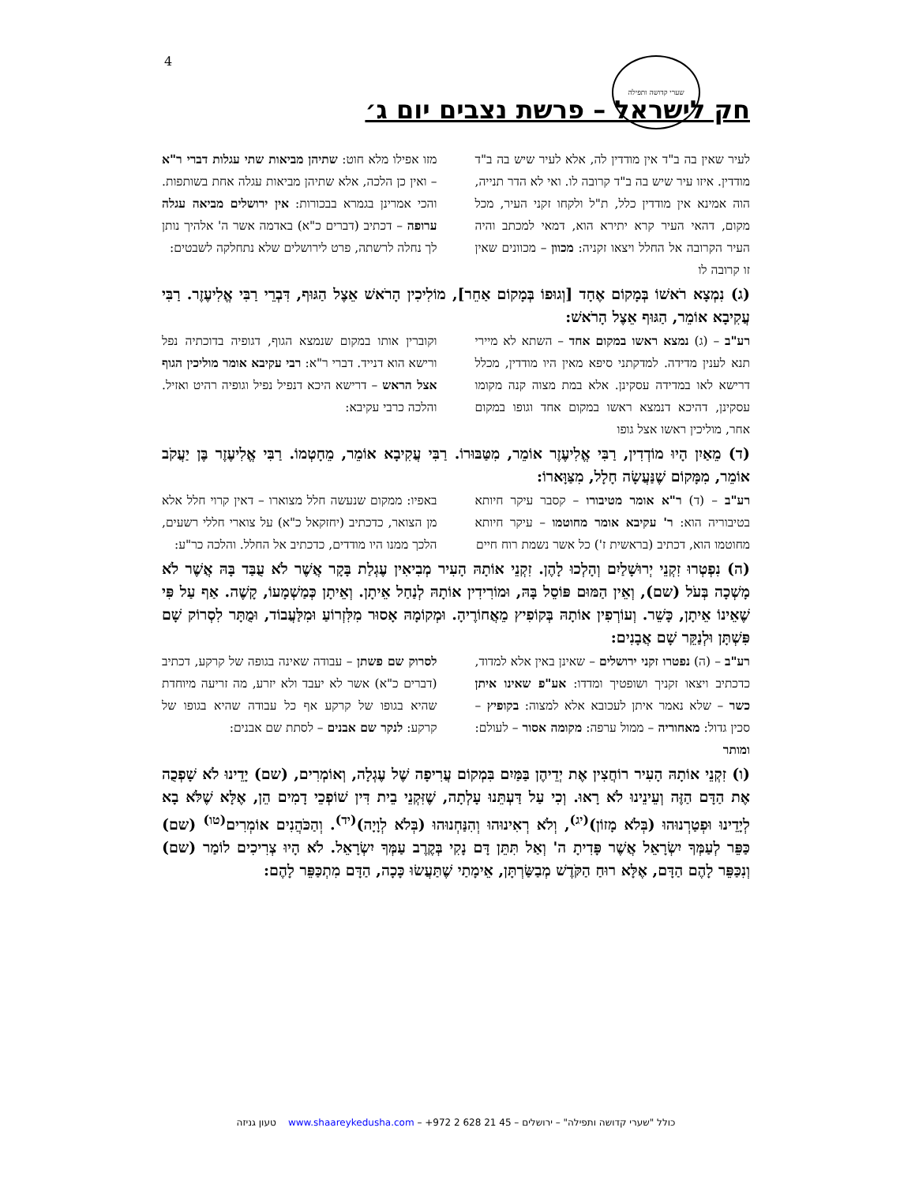4 שערי קדושה ותפילה
חק לישראל – פרשת נצבים יום ג׳
לעיר שאין בה ב"ד אין מודדין לה, אלא לעיר שיש בה ב"ד מודדין. איזו עיר שיש בה ב"ד קרובה לו. ואי לא הדר תנייה, הוה אמינא אין מודדין כלל, ת"ל ולקחו זקני העיר, מכל מקום, דהאי העיר קרא יתירא הוא, דמאי למכתב והיה העיר הקרובה אל החלל ויצאו זקניה: מכוון – מכוונים שאין זו קרובה לו
מזו אפילו מלא חוט: שתיהן מביאות שתי עגלות דברי ר"א – ואין כן הלכה, אלא שתיהן מביאות עגלה אחת בשותפות. והכי אמרינן בגמרא בבכורות: אין ירושלים מביאה עגלה ערופה – דכתיב (דברים כ"א) באדמה אשר ה' אלהיך נותן לך נחלה לרשתה, פרט לירושלים שלא נתחלקה לשבטים:
(ג) נִמְצָא רֹאשׁוֹ בְּמָקוֹם אֶחָד [וְגוּפוֹ בְּמָקוֹם אַחֵר], מוֹלִיכִין הָרֹאשׁ אֵצֶל הַגּוּף, דִּבְרֵי רַבִּי אֱלִיעֶזֶר. רַבִּי עֲקִיבָא אוֹמֵר, הַגּוּף אֵצֶל הָרֹאשׁ:
רע"ב – (ג) נמצא ראשו במקום אחד – השתא לא מיירי תנא לענין מדידה. למדקתני סיפא מאין היו מודדין, מכלל דרישא לאו במדידה עסקינן. אלא במת מצוה קנה מקומו עסקינן, דהיכא דנמצא ראשו במקום אחד וגופו במקום אחר, מוליכין ראשו אצל גופו
וקוברין אותו במקום שנמצא הגוף, דגופיה בדוכתיה נפל ורישא הוא דנייד. דברי ר"א: רבי עקיבא אומר מוליכין הגוף אצל הראש – דרישא היכא דנפיל נפיל וגופיה רהיט ואזיל. והלכה כרבי עקיבא:
(ד) מֵאַיִן הָיוּ מוֹדְדִין, רַבִּי אֱלִיעֶזֶר אוֹמֵר, מִטַּבּוּרוֹ. רַבִּי עֲקִיבָא אוֹמֵר, מֵחָטְמוֹ. רַבִּי אֱלִיעֶזֶר בֶּן יַעֲקֹב אוֹמֵר, מִמָּקוֹם שֶׁנַּעֲשָׂה חָלָל, מִצַּוָּארוֹ:
רע"ב – (ד) ר"א אומר מטיבורו – קסבר עיקר חיותא בטיבוריה הוא: ר' עקיבא אומר מחוטמו – עיקר חיותא מחוטמו הוא, דכתיב (בראשית ז') כל אשר נשמת רוח חיים
באפיו: ממקום שנעשה חלל מצוארו – דאין קרוי חלל אלא מן הצואר, כדכתיב (יחזקאל כ"א) על צוארי חללי רשעים, הלכך ממנו היו מודדים, כדכתיב אל החלל. והלכה כר"ע:
(ה) נִפְטְרוּ זִקְנֵי יְרוּשָׁלַיִם וְהָלְכוּ לָהֶן. זִקְנֵי אוֹתָהּ הָעִיר מְבִיאִין עֶגְלַת בָּקָר אֲשֶׁר לֹא עֻבַּד בָּהּ אֲשֶׁר לֹא מָשְׁכָה בְּעֹל (שם), וְאֵין הַמּוּם פּוֹסֵל בָּהּ, וּמוֹרִידִין אוֹתָהּ לְנַחַל אֵיתָן. וְאֵיתָן כְּמַשְׁמָעוֹ, קָשֶׁה. אַף עַל פִּי שֶׁאֵינוֹ אֵיתָן, כָּשֵׁר. וְעוֹרְפִין אוֹתָהּ בְּקוֹפִיץ מֵאֲחוֹרֶיהָ. וּמְקוֹמָהּ אָסוּר מִלִּזְרוֹעַ וּמִלַּעֲבוֹד, וּמֻתָּר לִסְרוֹק שָׁם פִּשְׁתָּן וּלְנַקֵּר שָׁם אֲבָנִים:
רע"ב – (ה) נפטרו זקני ירושלים – שאינן באין אלא למדוד, כדכתיב ויצאו זקניך ושופטיך ומדדו: אע"פ שאינו איתן כשר – שלא נאמר איתן לעכובא אלא למצוה: בקופיץ – סכין גדול: מאחוריה – ממול ערפה: מקומה אסור – לעולם: ומותר
לסרוק שם פשתן – עבודה שאינה בגופה של קרקע, דכתיב (דברים כ"א) אשר לא יעבד ולא יזרע, מה זריעה מיוחדת שהיא בגופו של קרקע אף כל עבודה שהיא בגופו של קרקע: לנקר שם אבנים – לסתת שם אבנים:
(ו) זִקְנֵי אוֹתָהּ הָעִיר רוֹחֲצִין אֶת יְדֵיהֶן בַּמַּיִם בִּמְקוֹם עֲרִיפָה שֶׁל עֶגְלָה, וְאוֹמְרִים, (שם) יָדֵינוּ לֹא שָׁפְכֻה אֶת הַדָּם הַזֶּה וְעֵינֵינוּ לֹא רָאוּ. וְכִי עַל דַּעְתֵּנוּ עָלְתָה, שֶׁזִּקְנֵי בֵית דִּין שׁוֹפְכֵי דָמִים הֵן, אֶלָּא שֶׁלֹּא בָא לְיָדֵינוּ וּפְטַרְנוּהוּ (בְּלֹא מָזוֹן)<sup>(יג)</sup>, וְלֹא רְאִינוּהוּ וְהִנַּחְנוּהוּ (בְּלֹא לְוָיָה)<sup>(יד)</sup>. וְהַכֹּהֲנִים אוֹמְרִים<sup>(טו)</sup> (שם) כַּפֵּר לְעַמְּךָ יִשְׂרָאֵל אֲשֶׁר פָּדִיתָ ה' וְאַל תִּתֵּן דָּם נָקִי בְּקֶרֶב עַמְּךָ יִשְׂרָאֵל. לֹא הָיוּ צְרִיכִים לוֹמַר (שם) וְנִכַּפֵּר לָהֶם הַדָּם, אֶלָּא רוּחַ הַקֹּדֶשׁ מְבַשַּׂרְתָּן, אֵימָתַי שֶׁתַּעֲשׂוּ כָּכָה, הַדָּם מִתְכַּפֵּר לָהֶם:
כולל "שערי קדושה ותפילה" – ירושלים – +972 2 628 21 45 – www.shaareykedusha.com טעון גניזה